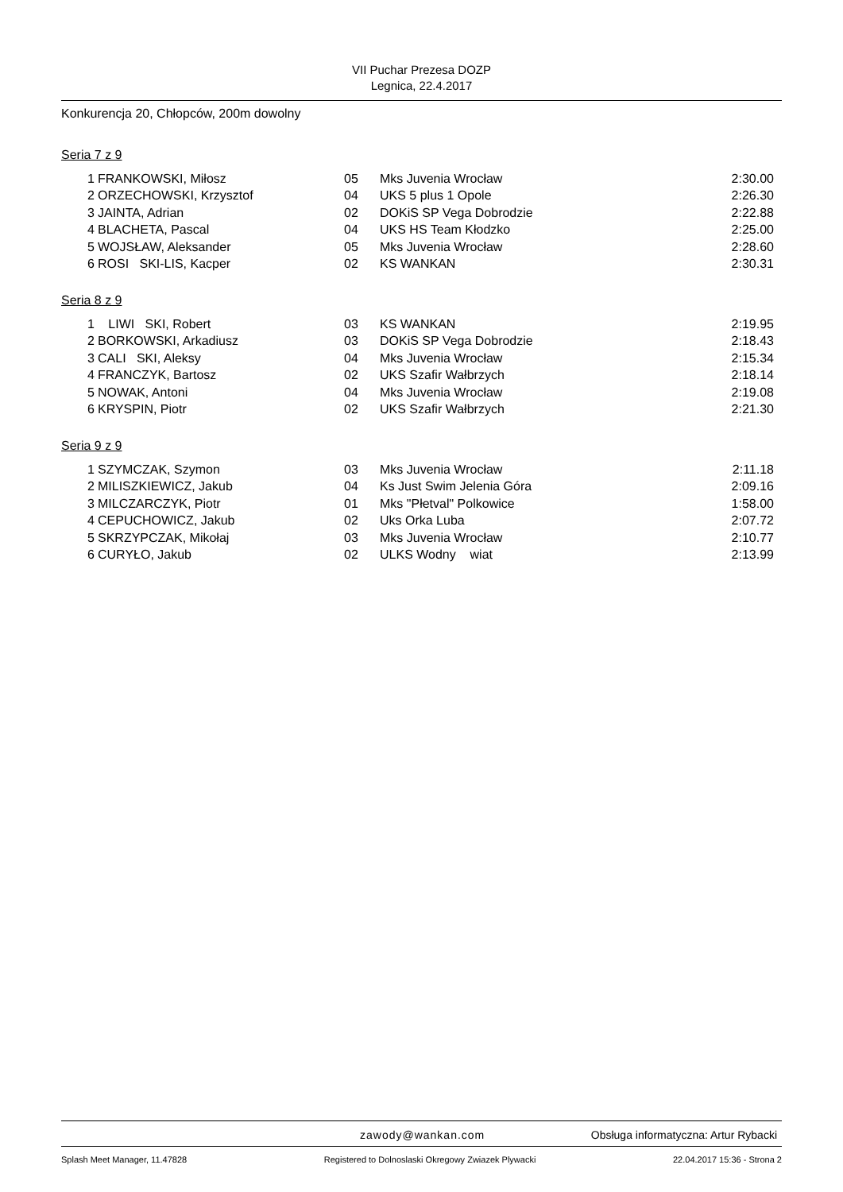VII Puchar Prezesa DOZP
Legnica, 22.4.2017
Konkurencja 20, Chłopców, 200m dowolny
Seria 7 z 9
| 1 | FRANKOWSKI, Miłosz | 05 | Mks Juvenia Wrocław | 2:30.00 |
| 2 | ORZECHOWSKI, Krzysztof | 04 | UKS 5 plus 1 Opole | 2:26.30 |
| 3 | JAINTA, Adrian | 02 | DOKiS SP Vega Dobrodzie | 2:22.88 |
| 4 | BLACHETA, Pascal | 04 | UKS HS Team Kłodzko | 2:25.00 |
| 5 | WOJSŁAW, Aleksander | 05 | Mks Juvenia Wrocław | 2:28.60 |
| 6 | ROSI SKI-LIS, Kacper | 02 | KS WANKAN | 2:30.31 |
Seria 8 z 9
| 1 | LIWI SKI, Robert | 03 | KS WANKAN | 2:19.95 |
| 2 | BORKOWSKI, Arkadiusz | 03 | DOKiS SP Vega Dobrodzie | 2:18.43 |
| 3 | CALI SKI, Aleksy | 04 | Mks Juvenia Wrocław | 2:15.34 |
| 4 | FRANCZYK, Bartosz | 02 | UKS Szafir Wałbrzych | 2:18.14 |
| 5 | NOWAK, Antoni | 04 | Mks Juvenia Wrocław | 2:19.08 |
| 6 | KRYSPIN, Piotr | 02 | UKS Szafir Wałbrzych | 2:21.30 |
Seria 9 z 9
| 1 | SZYMCZAK, Szymon | 03 | Mks Juvenia Wrocław | 2:11.18 |
| 2 | MILISZKIEWICZ, Jakub | 04 | Ks Just Swim Jelenia Góra | 2:09.16 |
| 3 | MILCZARCZYK, Piotr | 01 | Mks "Płetval" Polkowice | 1:58.00 |
| 4 | CEPUCHOWICZ, Jakub | 02 | Uks Orka Luba | 2:07.72 |
| 5 | SKRZYPCZAK, Mikołaj | 03 | Mks Juvenia Wrocław | 2:10.77 |
| 6 | CURYŁO, Jakub | 02 | ULKS Wodny wiat | 2:13.99 |
zawody@wankan.com Obsługa informatyczna: Artur Rybacki
Splash Meet Manager, 11.47828 Registered to Dolnoslaski Okregowy Zwiazek Plywacki 22.04.2017 15:36 - Strona 2